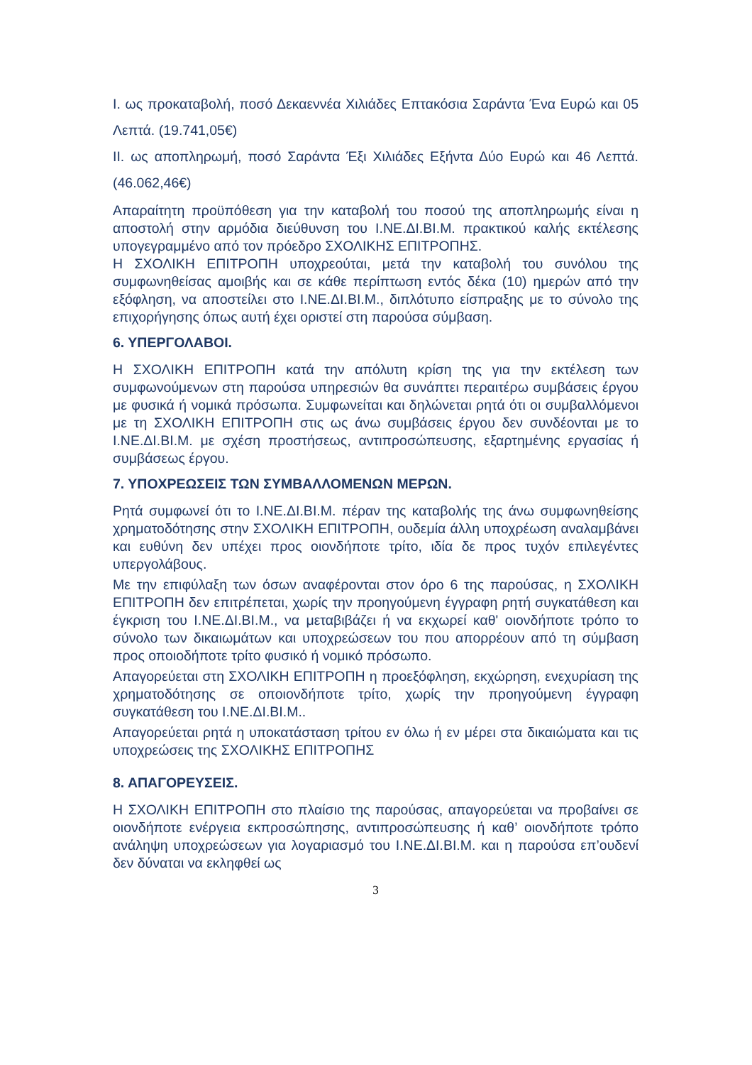I. ως προκαταβολή, ποσό Δεκαεννέα Χιλιάδες Επτακόσια Σαράντα Ένα Ευρώ και 05 Λεπτά. (19.741,05€)
II. ως αποπληρωμή, ποσό Σαράντα Έξι Χιλιάδες Εξήντα Δύο Ευρώ και 46 Λεπτά. (46.062,46€)
Απαραίτητη προϋπόθεση για την καταβολή του ποσού της αποπληρωμής είναι η αποστολή στην αρμόδια διεύθυνση του Ι.ΝΕ.ΔΙ.ΒΙ.Μ. πρακτικού καλής εκτέλεσης υπογεγραμμένο από τον πρόεδρο ΣΧΟΛΙΚΗΣ ΕΠΙΤΡΟΠΗΣ.
Η ΣΧΟΛΙΚΗ ΕΠΙΤΡΟΠΗ υποχρεούται, μετά την καταβολή του συνόλου της συμφωνηθείσας αμοιβής και σε κάθε περίπτωση εντός δέκα (10) ημερών από την εξόφληση, να αποστείλει στο Ι.ΝΕ.ΔΙ.ΒΙ.Μ., διπλότυπο είσπραξης με το σύνολο της επιχορήγησης όπως αυτή έχει οριστεί στη παρούσα σύμβαση.
6. ΥΠΕΡΓΟΛΑΒΟΙ.
Η ΣΧΟΛΙΚΗ ΕΠΙΤΡΟΠΗ κατά την απόλυτη κρίση της για την εκτέλεση των συμφωνούμενων στη παρούσα υπηρεσιών θα συνάπτει περαιτέρω συμβάσεις έργου με φυσικά ή νομικά πρόσωπα. Συμφωνείται και δηλώνεται ρητά ότι οι συμβαλλόμενοι με τη ΣΧΟΛΙΚΗ ΕΠΙΤΡΟΠΗ στις ως άνω συμβάσεις έργου δεν συνδέονται με το Ι.ΝΕ.ΔΙ.ΒΙ.Μ. με σχέση προστήσεως, αντιπροσώπευσης, εξαρτημένης εργασίας ή συμβάσεως έργου.
7. ΥΠΟΧΡΕΩΣΕΙΣ ΤΩΝ ΣΥΜΒΑΛΛΟΜΕΝΩΝ ΜΕΡΩΝ.
Ρητά συμφωνεί ότι το Ι.ΝΕ.ΔΙ.ΒΙ.Μ. πέραν της καταβολής της άνω συμφωνηθείσης χρηματοδότησης στην ΣΧΟΛΙΚΗ ΕΠΙΤΡΟΠΗ, ουδεμία άλλη υποχρέωση αναλαμβάνει και ευθύνη δεν υπέχει προς οιονδήποτε τρίτο, ιδία δε προς τυχόν επιλεγέντες υπεργολάβους.
Με την επιφύλαξη των όσων αναφέρονται στον όρο 6 της παρούσας, η ΣΧΟΛΙΚΗ ΕΠΙΤΡΟΠΗ δεν επιτρέπεται, χωρίς την προηγούμενη έγγραφη ρητή συγκατάθεση και έγκριση του Ι.ΝΕ.ΔΙ.ΒΙ.Μ., να μεταβιβάζει ή να εκχωρεί καθ' οιονδήποτε τρόπο το σύνολο των δικαιωμάτων και υποχρεώσεων του που απορρέουν από τη σύμβαση προς οποιοδήποτε τρίτο φυσικό ή νομικό πρόσωπο.
Απαγορεύεται στη ΣΧΟΛΙΚΗ ΕΠΙΤΡΟΠΗ η προεξόφληση, εκχώρηση, ενεχυρίαση της χρηματοδότησης σε οποιονδήποτε τρίτο, χωρίς την προηγούμενη έγγραφη συγκατάθεση του Ι.ΝΕ.ΔΙ.ΒΙ.Μ..
Απαγορεύεται ρητά η υποκατάσταση τρίτου εν όλω ή εν μέρει στα δικαιώματα και τις υποχρεώσεις της ΣΧΟΛΙΚΗΣ ΕΠΙΤΡΟΠΗΣ
8. ΑΠΑΓΟΡΕΥΣΕΙΣ.
Η ΣΧΟΛΙΚΗ ΕΠΙΤΡΟΠΗ στο πλαίσιο της παρούσας, απαγορεύεται να προβαίνει σε οιονδήποτε ενέργεια εκπροσώπησης, αντιπροσώπευσης ή καθ’ οιονδήποτε τρόπο ανάληψη υποχρεώσεων για λογαριασμό του Ι.ΝΕ.ΔΙ.ΒΙ.Μ. και η παρούσα επ’ουδενί δεν δύναται να εκληφθεί ως
3